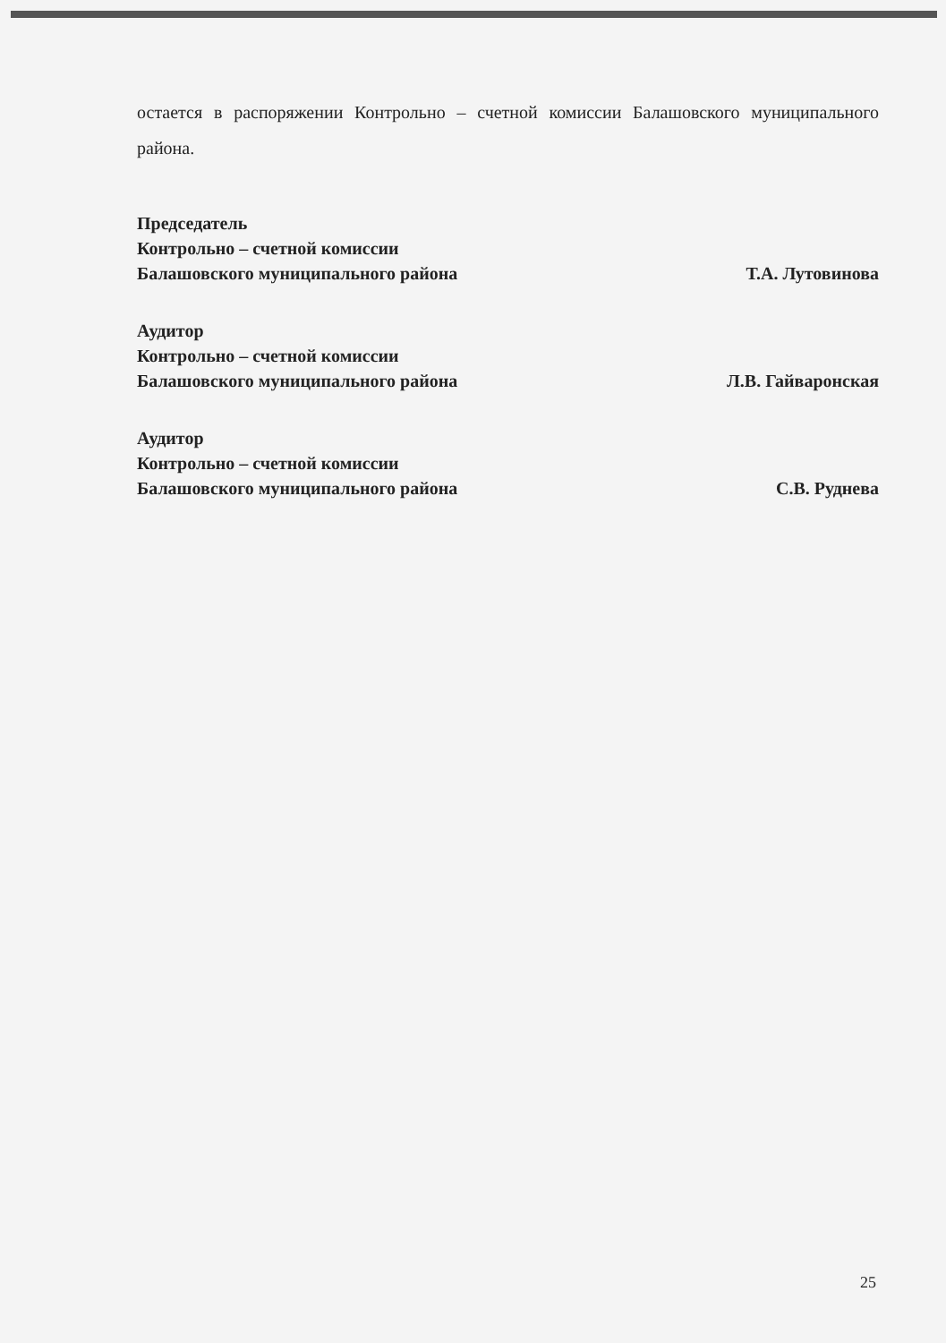остается в распоряжении Контрольно – счетной комиссии Балашовского муниципального района.
Председатель
Контрольно – счетной комиссии
Балашовского муниципального района
Т.А. Лутовинова
Аудитор
Контрольно – счетной комиссии
Балашовского муниципального района
Л.В. Гайваронская
Аудитор
Контрольно – счетной комиссии
Балашовского муниципального района
С.В. Руднева
25